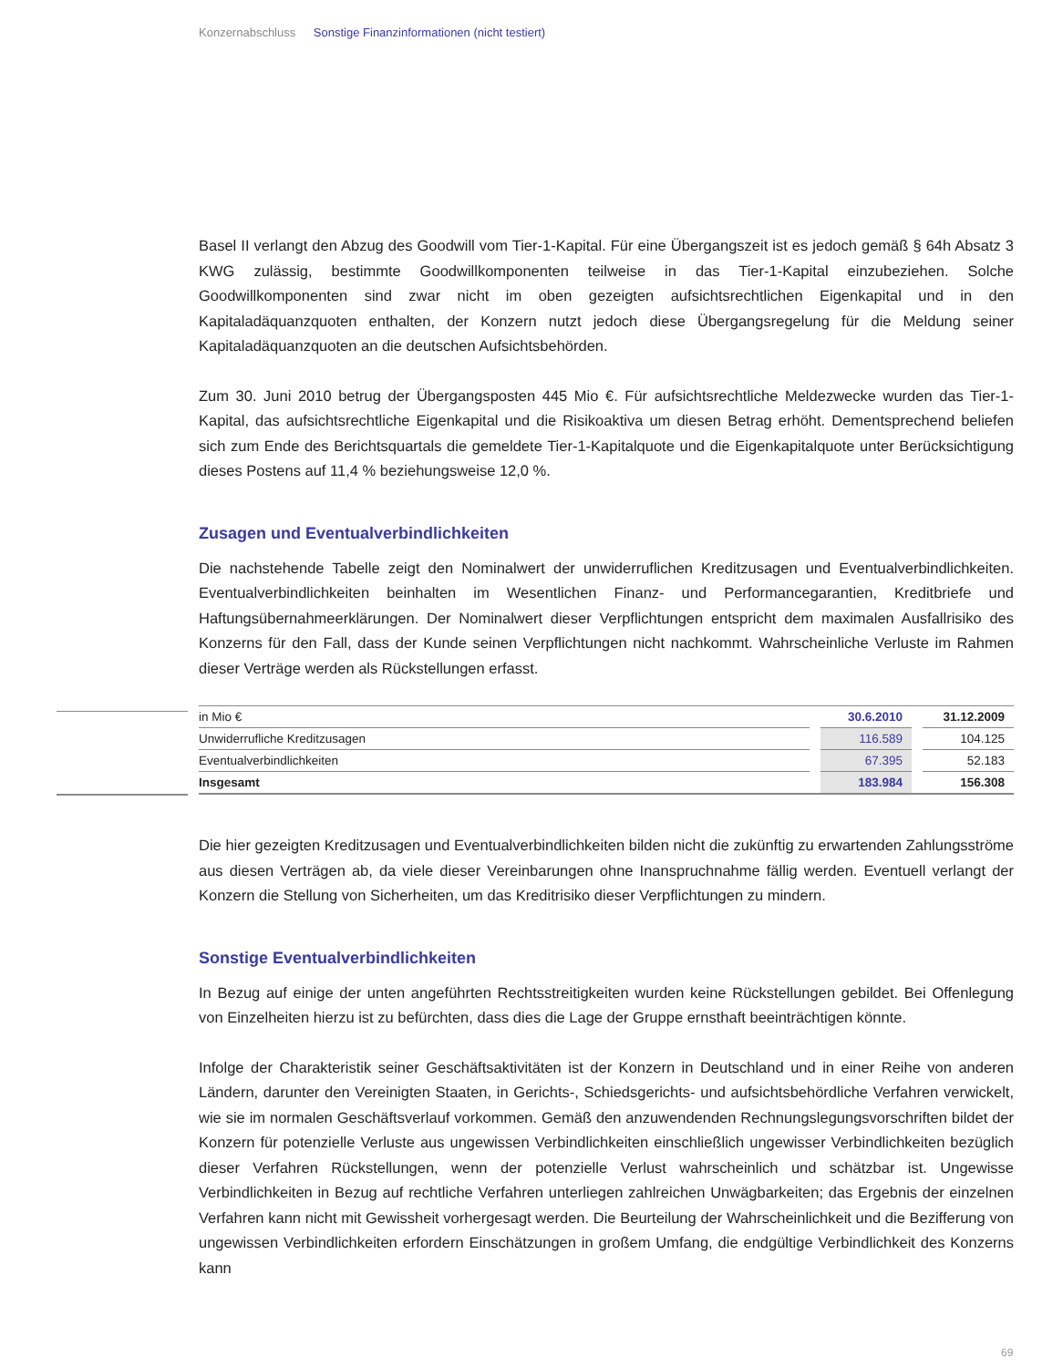Konzernabschluss Sonstige Finanzinformationen (nicht testiert)
Basel II verlangt den Abzug des Goodwill vom Tier-1-Kapital. Für eine Übergangszeit ist es jedoch gemäß § 64h Absatz 3 KWG zulässig, bestimmte Goodwillkomponenten teilweise in das Tier-1-Kapital einzubeziehen. Solche Goodwillkomponenten sind zwar nicht im oben gezeigten aufsichtsrechtlichen Eigenkapital und in den Kapitaladäquanzquoten enthalten, der Konzern nutzt jedoch diese Übergangsregelung für die Meldung seiner Kapitaladäquanzquoten an die deutschen Aufsichtsbehörden.
Zum 30. Juni 2010 betrug der Übergangsposten 445 Mio €. Für aufsichtsrechtliche Meldezwecke wurden das Tier-1-Kapital, das aufsichtsrechtliche Eigenkapital und die Risikoaktiva um diesen Betrag erhöht. Dementsprechend beliefen sich zum Ende des Berichtsquartals die gemeldete Tier-1-Kapitalquote und die Eigenkapitalquote unter Berücksichtigung dieses Postens auf 11,4 % beziehungsweise 12,0 %.
Zusagen und Eventualverbindlichkeiten
Die nachstehende Tabelle zeigt den Nominalwert der unwiderruflichen Kreditzusagen und Eventualverbindlichkeiten. Eventualverbindlichkeiten beinhalten im Wesentlichen Finanz- und Performancegarantien, Kreditbriefe und Haftungsübernahmeerklärungen. Der Nominalwert dieser Verpflichtungen entspricht dem maximalen Ausfallrisiko des Konzerns für den Fall, dass der Kunde seinen Verpflichtungen nicht nachkommt. Wahrscheinliche Verluste im Rahmen dieser Verträge werden als Rückstellungen erfasst.
| in Mio € | | 30.6.2010 | | 31.12.2009 |
| Unwiderrufliche Kreditzusagen | | 116.589 | | 104.125 |
| Eventualverbindlichkeiten | | 67.395 | | 52.183 |
| Insgesamt | | 183.984 | | 156.308 |
Die hier gezeigten Kreditzusagen und Eventualverbindlichkeiten bilden nicht die zukünftig zu erwartenden Zahlungsströme aus diesen Verträgen ab, da viele dieser Vereinbarungen ohne Inanspruchnahme fällig werden. Eventuell verlangt der Konzern die Stellung von Sicherheiten, um das Kreditrisiko dieser Verpflichtungen zu mindern.
Sonstige Eventualverbindlichkeiten
In Bezug auf einige der unten angeführten Rechtsstreitigkeiten wurden keine Rückstellungen gebildet. Bei Offenlegung von Einzelheiten hierzu ist zu befürchten, dass dies die Lage der Gruppe ernsthaft beeinträchtigen könnte.
Infolge der Charakteristik seiner Geschäftsaktivitäten ist der Konzern in Deutschland und in einer Reihe von anderen Ländern, darunter den Vereinigten Staaten, in Gerichts-, Schiedsgerichts- und aufsichtsbehördliche Verfahren verwickelt, wie sie im normalen Geschäftsverlauf vorkommen. Gemäß den anzuwendenden Rechnungslegungsvorschriften bildet der Konzern für potenzielle Verluste aus ungewissen Verbindlichkeiten einschließlich ungewisser Verbindlichkeiten bezüglich dieser Verfahren Rückstellungen, wenn der potenzielle Verlust wahrscheinlich und schätzbar ist. Ungewisse Verbindlichkeiten in Bezug auf rechtliche Verfahren unterliegen zahlreichen Unwägbarkeiten; das Ergebnis der einzelnen Verfahren kann nicht mit Gewissheit vorhergesagt werden. Die Beurteilung der Wahrscheinlichkeit und die Bezifferung von ungewissen Verbindlichkeiten erfordern Einschätzungen in großem Umfang, die endgültige Verbindlichkeit des Konzerns kann
69